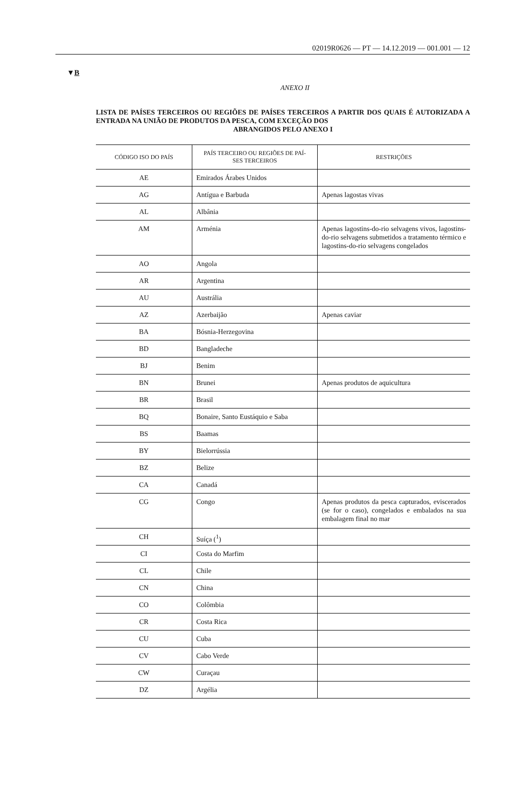02019R0626 — PT — 14.12.2019 — 001.001 — 12
▼B
ANEXO II
LISTA DE PAÍSES TERCEIROS OU REGIÕES DE PAÍSES TERCEIROS A PARTIR DOS QUAIS É AUTORIZADA A ENTRADA NA UNIÃO DE PRODUTOS DA PESCA, COM EXCEÇÃO DOS
ABRANGIDOS PELO ANEXO I
| CÓDIGO ISO DO PAÍS | PAÍS TERCEIRO OU REGIÕES DE PAÍ- SES TERCEIROS | RESTRIÇÕES |
| --- | --- | --- |
| AE | Emirados Árabes Unidos | |
| AG | Antígua e Barbuda | Apenas lagostas vivas |
| AL | Albânia | |
| AM | Arménia | Apenas lagostins-do-rio selvagens vivos, lagostins-do-rio selvagens submetidos a tratamento térmico e lagostins-do-rio selvagens congelados |
| AO | Angola | |
| AR | Argentina | |
| AU | Austrália | |
| AZ | Azerbaijão | Apenas caviar |
| BA | Bósnia-Herzegovina | |
| BD | Bangladeche | |
| BJ | Benim | |
| BN | Brunei | Apenas produtos de aquicultura |
| BR | Brasil | |
| BQ | Bonaire, Santo Eustáquio e Saba | |
| BS | Baamas | |
| BY | Bielorrússia | |
| BZ | Belize | |
| CA | Canadá | |
| CG | Congo | Apenas produtos da pesca capturados, eviscerados (se for o caso), congelados e embalados na sua embalagem final no mar |
| CH | Suíça (<sup>1</sup>) | |
| CI | Costa do Marfim | |
| CL | Chile | |
| CN | China | |
| CO | Colômbia | |
| CR | Costa Rica | |
| CU | Cuba | |
| CV | Cabo Verde | |
| CW | Curaçau | |
| DZ | Argélia | |